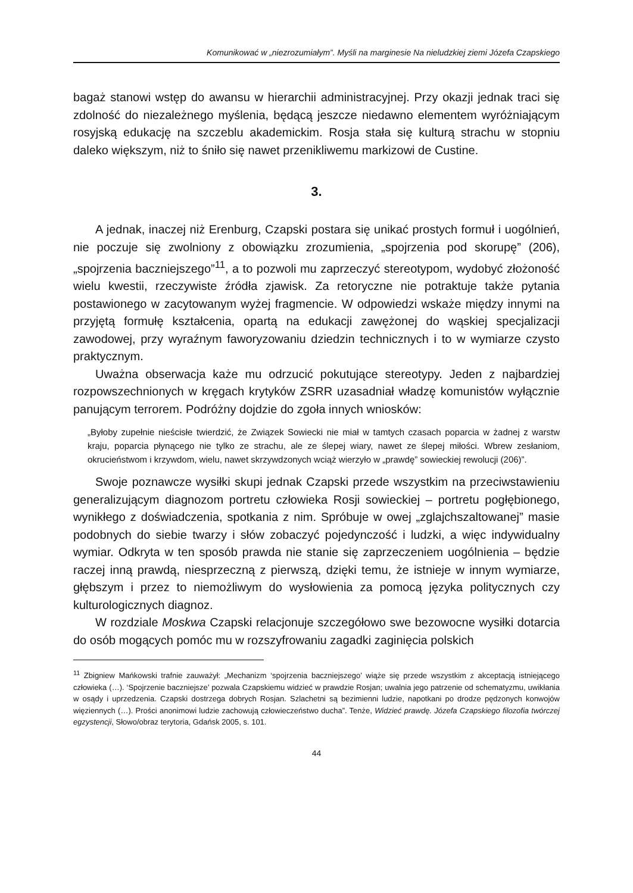Komunikować w „niezrozumiałym”. Myśli na marginesie Na nieludzkiej ziemi Józefa Czapskiego
bagaż stanowi wstęp do awansu w hierarchii administracyjnej. Przy okazji jednak traci się zdolność do niezależnego myślenia, będącą jeszcze niedawno elementem wyróżniającym rosyjską edukację na szczeblu akademickim. Rosja stała się kulturą strachu w stopniu daleko większym, niż to śniło się nawet przenikliwemu markizowi de Custine.
3.
A jednak, inaczej niż Erenburg, Czapski postara się unikać prostych formuł i uogólnień, nie poczuje się zwolniony z obowiązku zrozumienia, „spojrzenia pod skorupę” (206), „spojrzenia baczniejszego”<sup>11</sup>, a to pozwoli mu zaprzeczyć stereotypom, wydobyć złożoność wielu kwestii, rzeczywiste źródła zjawisk. Za retoryczne nie potraktuje także pytania postawionego w zacytowanym wyżej fragmencie. W odpowiedzi wskaże między innymi na przyjętą formułę kształcenia, opartą na edukacji zawężonej do wąskiej specjalizacji zawodowej, przy wyraźnym faworyzowaniu dziedzin technicznych i to w wymiarze czysto praktycznym.
Uważna obserwacja każe mu odrzucić pokutujące stereotypy. Jeden z najbardziej rozpowszechnionych w kręgach krytyków ZSRR uzasadniał władzę komunistów wyłącznie panującym terrorem. Podróżny dojdzie do zgoła innych wniosków:
„Byłoby zupełnie nieścisłe twierdzić, że Związek Sowiecki nie miał w tamtych czasach poparcia w żadnej z warstw kraju, poparcia płynącego nie tylko ze strachu, ale ze ślepej wiary, nawet ze ślepej miłości. Wbrew zesłaniom, okrucieństwom i krzywdom, wielu, nawet skrzywdzonych wciąż wierzyło w „prawdę” sowieckiej rewolucji (206)”.
Swoje poznawcze wysiłki skupi jednak Czapski przede wszystkim na przeciwstawieniu generalizującym diagnozom portretu człowieka Rosji sowieckiej – portretu pogłębionego, wynikłego z doświadczenia, spotkania z nim. Spróbuje w owej „zglajchszaltowanej” masie podobnych do siebie twarzy i słów zobaczyć pojedynczość i ludzki, a więc indywidualny wymiar. Odkryta w ten sposób prawda nie stanie się zaprzeczeniem uogólnienia – będzie raczej inną prawdą, niesprzeczną z pierwszą, dzięki temu, że istnieje w innym wymiarze, głębszym i przez to niemożliwym do wysłowienia za pomocą języka politycznych czy kulturologicznych diagnoz.
W rozdziale Moskwa Czapski relacjonuje szczegółowo swe bezowocne wysiłki dotarcia do osób mogących pomóc mu w rozszyfrowaniu zagadki zaginięcia polskich
<sup>11</sup> Zbigniew Mańkowski trafnie zauważył: „Mechanizm ‘spojrzenia baczniejszego’ wiąże się przede wszystkim z akceptacją istniejącego człowieka (…). ‘Spojrzenie baczniejsze’ pozwala Czapskiemu widzieć w prawdzie Rosjan; uwalnia jego patrzenie od schematyzmu, uwikłania w osądy i uprzedzenia. Czapski dostrzega dobrych Rosjan. Szlachetni są bezimienni ludzie, napotkani po drodze pędzonych konwojów więziennych (…). Prości anonimowi ludzie zachowują człowieczeństwo ducha”. Tenże, Widzieć prawdę. Józefa Czapskiego filozofia twórczej egzystencji, Słowo/obraz terytoria, Gdańsk 2005, s. 101.
44